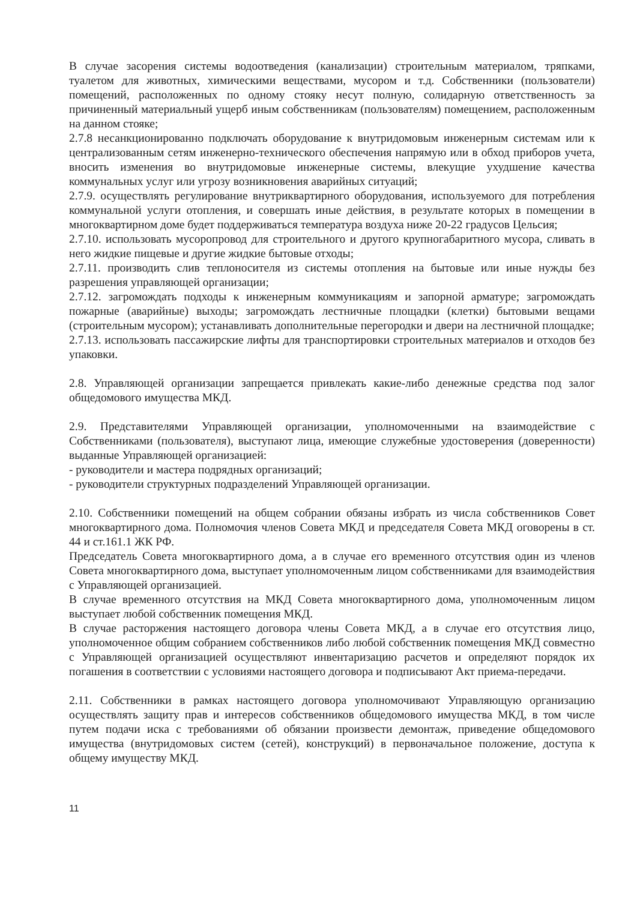В случае засорения системы водоотведения (канализации) строительным материалом, тряпками, туалетом для животных, химическими веществами, мусором и т.д. Собственники (пользователи) помещений, расположенных по одному стояку несут полную, солидарную ответственность за причиненный материальный ущерб иным собственникам (пользователям) помещением, расположенным на данном стояке;
2.7.8 несанкционированно подключать оборудование к внутридомовым инженерным системам или к централизованным сетям инженерно-технического обеспечения напрямую или в обход приборов учета, вносить изменения во внутридомовые инженерные системы, влекущие ухудшение качества коммунальных услуг или угрозу возникновения аварийных ситуаций;
2.7.9. осуществлять регулирование внутриквартирного оборудования, используемого для потребления коммунальной услуги отопления, и совершать иные действия, в результате которых в помещении в многоквартирном доме будет поддерживаться температура воздуха ниже 20-22 градусов Цельсия;
2.7.10. использовать мусоропровод для строительного и другого крупногабаритного мусора, сливать в него жидкие пищевые и другие жидкие бытовые отходы;
2.7.11. производить слив теплоносителя из системы отопления на бытовые или иные нужды без разрешения управляющей организации;
2.7.12. загромождать подходы к инженерным коммуникациям и запорной арматуре; загромождать пожарные (аварийные) выходы; загромождать лестничные площадки (клетки) бытовыми вещами (строительным мусором); устанавливать дополнительные перегородки и двери на лестничной площадке;
2.7.13. использовать пассажирские лифты для транспортировки строительных материалов и отходов без упаковки.
2.8. Управляющей организации запрещается привлекать какие-либо денежные средства под залог общедомового имущества МКД.
2.9. Представителями Управляющей организации, уполномоченными на взаимодействие с Собственниками (пользователя), выступают лица, имеющие служебные удостоверения (доверенности) выданные Управляющей организацией:
- руководители и мастера подрядных организаций;
- руководители структурных подразделений Управляющей организации.
2.10. Собственники помещений на общем собрании обязаны избрать из числа собственников Совет многоквартирного дома. Полномочия членов Совета МКД и председателя Совета МКД оговорены в ст. 44 и ст.161.1 ЖК РФ.
Председатель Совета многоквартирного дома, а в случае его временного отсутствия один из членов Совета многоквартирного дома, выступает уполномоченным лицом собственниками для взаимодействия с Управляющей организацией.
В случае временного отсутствия на МКД Совета многоквартирного дома, уполномоченным лицом выступает любой собственник помещения МКД.
В случае расторжения настоящего договора члены Совета МКД, а в случае его отсутствия лицо, уполномоченное общим собранием собственников либо любой собственник помещения МКД совместно с Управляющей организацией осуществляют инвентаризацию расчетов и определяют порядок их погашения в соответствии с условиями настоящего договора и подписывают Акт приема-передачи.
2.11. Собственники в рамках настоящего договора уполномочивают Управляющую организацию осуществлять защиту прав и интересов собственников общедомового имущества МКД, в том числе путем подачи иска с требованиями об обязании произвести демонтаж, приведение общедомового имущества (внутридомовых систем (сетей), конструкций) в первоначальное положение, доступа к общему имуществу МКД.
11